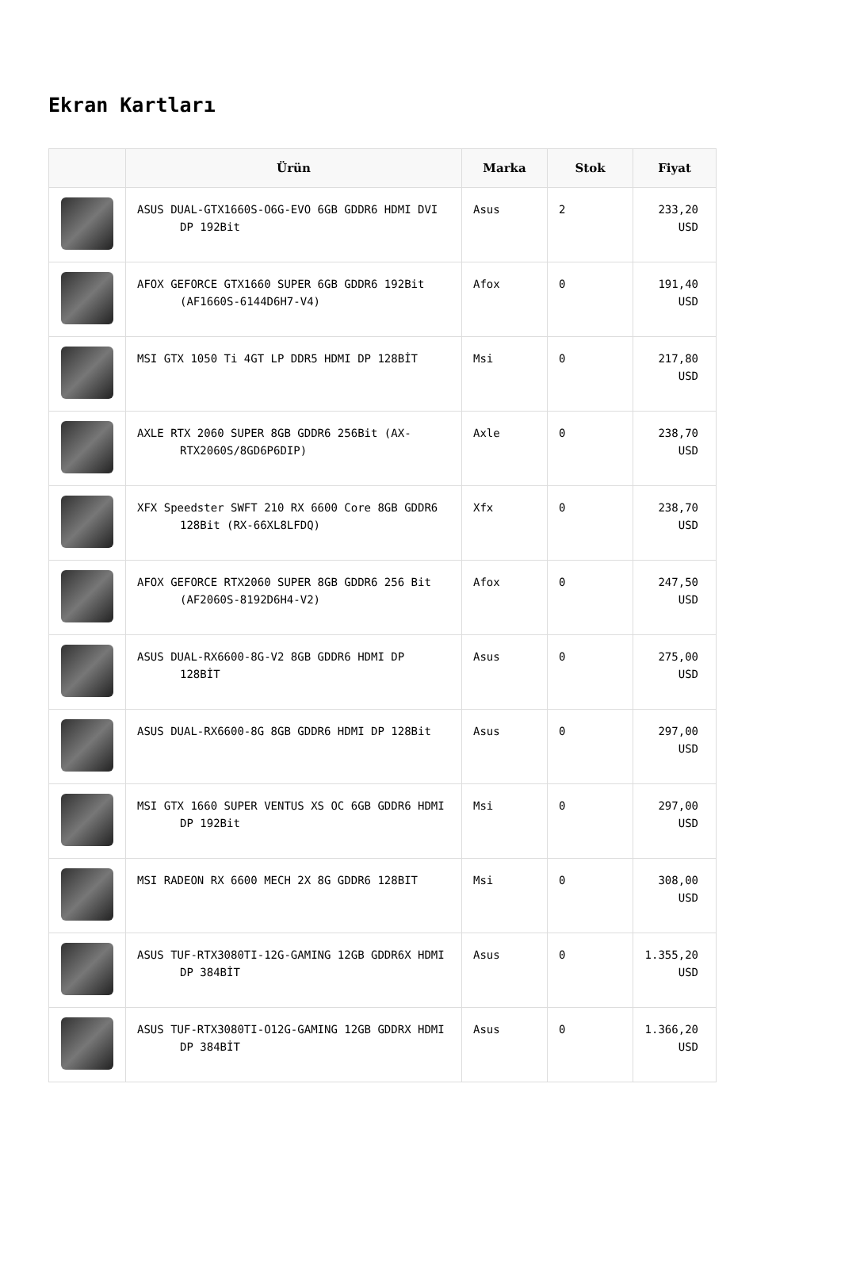Ekran Kartları
| | Ürün | Marka | Stok | Fiyat |
| --- | --- | --- | --- | --- |
| | ASUS DUAL-GTX1660S-O6G-EVO 6GB GDDR6 HDMI DVI DP 192Bit | Asus | 2 | 233,20 USD |
| | AFOX GEFORCE GTX1660 SUPER 6GB GDDR6 192Bit (AF1660S-6144D6H7-V4) | Afox | 0 | 191,40 USD |
| | MSI GTX 1050 Ti 4GT LP DDR5 HDMI DP 128BİT | Msi | 0 | 217,80 USD |
| | AXLE RTX 2060 SUPER 8GB GDDR6 256Bit (AX-RTX2060S/8GD6P6DIP) | Axle | 0 | 238,70 USD |
| | XFX Speedster SWFT 210 RX 6600 Core 8GB GDDR6 128Bit (RX-66XL8LFDQ) | Xfx | 0 | 238,70 USD |
| | AFOX GEFORCE RTX2060 SUPER 8GB GDDR6 256 Bit (AF2060S-8192D6H4-V2) | Afox | 0 | 247,50 USD |
| | ASUS DUAL-RX6600-8G-V2 8GB GDDR6 HDMI DP 128BİT | Asus | 0 | 275,00 USD |
| | ASUS DUAL-RX6600-8G 8GB GDDR6 HDMI DP 128Bit | Asus | 0 | 297,00 USD |
| | MSI GTX 1660 SUPER VENTUS XS OC 6GB GDDR6 HDMI DP 192Bit | Msi | 0 | 297,00 USD |
| | MSI RADEON RX 6600 MECH 2X 8G GDDR6 128BIT | Msi | 0 | 308,00 USD |
| | ASUS TUF-RTX3080TI-12G-GAMING 12GB GDDR6X HDMI DP 384BİT | Asus | 0 | 1.355,20 USD |
| | ASUS TUF-RTX3080TI-O12G-GAMING 12GB GDDRX HDMI DP 384BİT | Asus | 0 | 1.366,20 USD |